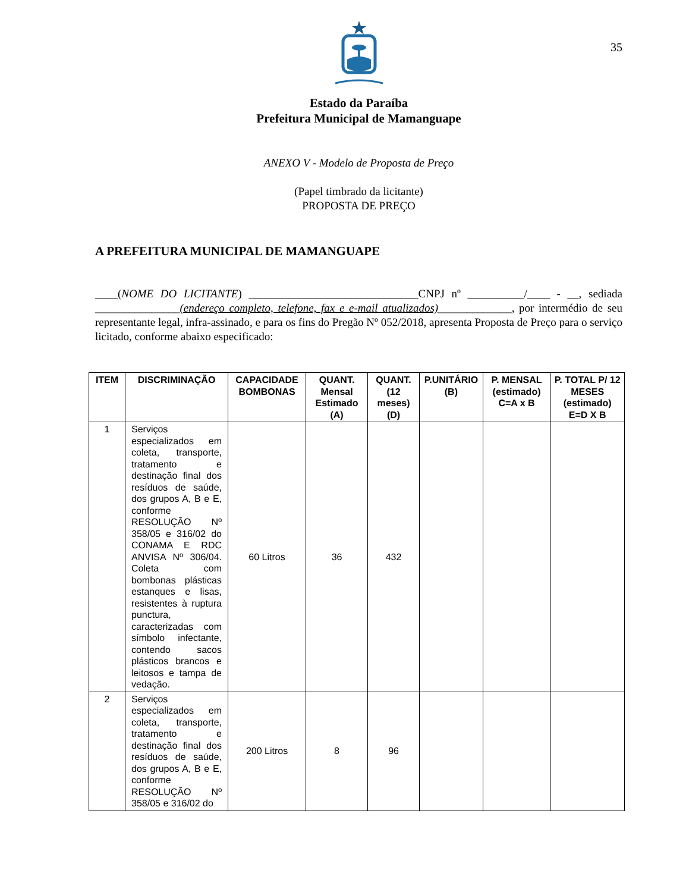35
Estado da Paraíba
Prefeitura Municipal de Mamanguape
ANEXO V - Modelo de Proposta de Preço
(Papel timbrado da licitante)
PROPOSTA DE PREÇO
A PREFEITURA MUNICIPAL DE MAMANGUAPE
____(NOME DO LICITANTE) ______________________________CNPJ nº __________/____ - __, sediada _______________(endereço completo, telefone, fax e e-mail atualizados)_____________, por intermédio de seu representante legal, infra-assinado, e para os fins do Pregão Nº 052/2018, apresenta Proposta de Preço para o serviço licitado, conforme abaixo especificado:
| ITEM | DISCRIMINAÇÃO | CAPACIDADE BOMBONAS | QUANT. Mensal Estimado (A) | QUANT. (12 meses) (D) | P.UNITÁRIO (B) | P. MENSAL (estimado) C=A x B | P. TOTAL P/ 12 MESES (estimado) E=D X B |
| --- | --- | --- | --- | --- | --- | --- | --- |
| 1 | Serviços especializados em coleta, transporte, tratamento e destinação final dos resíduos de saúde, dos grupos A, B e E, conforme RESOLUÇÃO Nº 358/05 e 316/02 do CONAMA E RDC ANVISA Nº 306/04. Coleta com bombonas plásticas estanques e lisas, resistentes à ruptura punctura, caracterizadas com símbolo infectante, contendo sacos plásticos brancos e leitosos e tampa de vedação. | 60 Litros | 36 | 432 | | | |
| 2 | Serviços especializados em coleta, transporte, tratamento e destinação final dos resíduos de saúde, dos grupos A, B e E, conforme RESOLUÇÃO Nº 358/05 e 316/02 do | 200 Litros | 8 | 96 | | | |